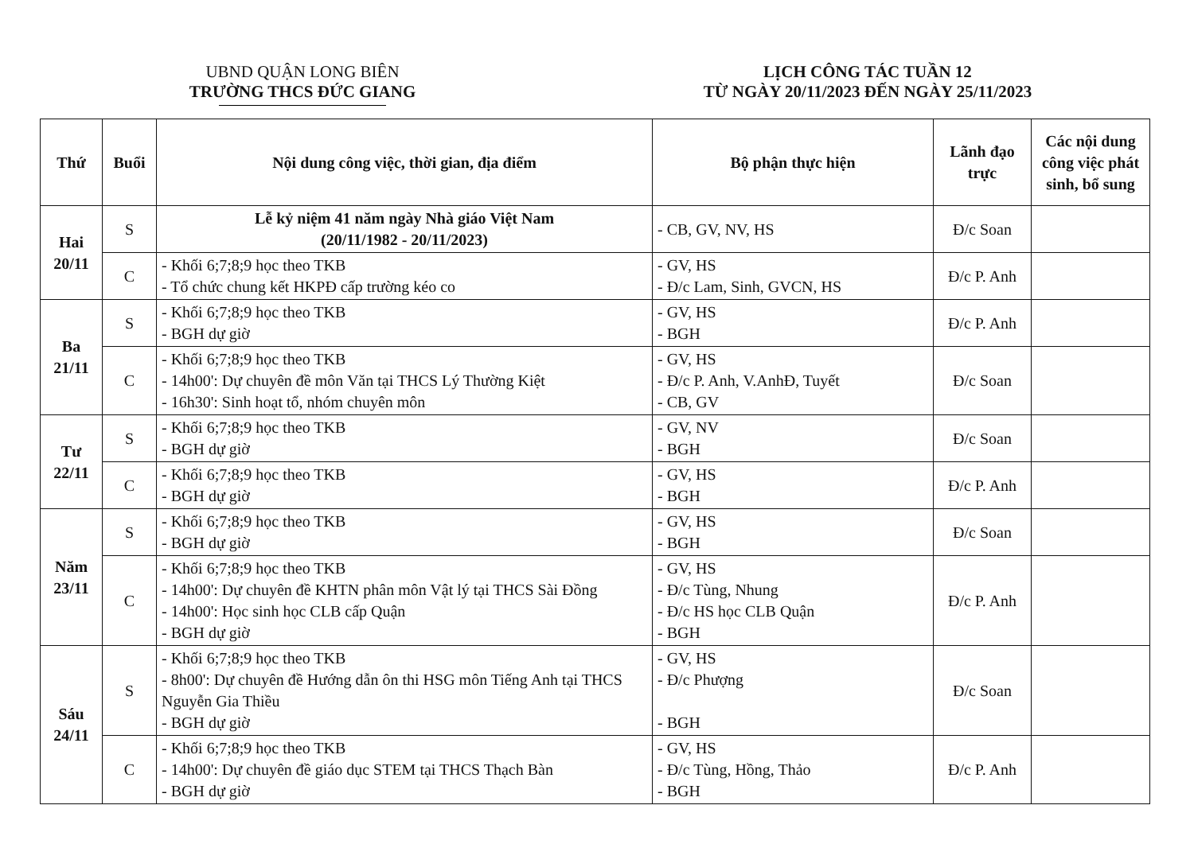UBND QUẬN LONG BIÊN
TRƯỜNG THCS ĐỨC GIANG
LỊCH CÔNG TÁC TUẦN 12
TỪ NGÀY 20/11/2023 ĐẾN NGÀY 25/11/2023
| Thứ | Buổi | Nội dung công việc, thời gian, địa điểm | Bộ phận thực hiện | Lãnh đạo trực | Các nội dung công việc phát sinh, bổ sung |
| --- | --- | --- | --- | --- | --- |
| Hai 20/11 | S | Lễ kỷ niệm 41 năm ngày Nhà giáo Việt Nam (20/11/1982 - 20/11/2023) | - CB, GV, NV, HS | Đ/c Soan | |
| | C | - Khối 6;7;8;9 học theo TKB - Tổ chức chung kết HKPĐ cấp trường kéo co | - GV, HS - Đ/c Lam, Sinh, GVCN, HS | Đ/c P. Anh | |
| Ba 21/11 | S | - Khối 6;7;8;9 học theo TKB - BGH dự giờ | - GV, HS - BGH | Đ/c P. Anh | |
| | C | - Khối 6;7;8;9 học theo TKB - 14h00': Dự chuyên đề môn Văn tại THCS Lý Thường Kiệt - 16h30': Sinh hoạt tổ, nhóm chuyên môn | - GV, HS - Đ/c P. Anh, V.AnhĐ, Tuyết - CB, GV | Đ/c Soan | |
| Tư 22/11 | S | - Khối 6;7;8;9 học theo TKB - BGH dự giờ | - GV, NV - BGH | Đ/c Soan | |
| | C | - Khối 6;7;8;9 học theo TKB - BGH dự giờ | - GV, HS - BGH | Đ/c P. Anh | |
| Năm 23/11 | S | - Khối 6;7;8;9 học theo TKB - BGH dự giờ | - GV, HS - BGH | Đ/c Soan | |
| | C | - Khối 6;7;8;9 học theo TKB - 14h00': Dự chuyên đề KHTN phân môn Vật lý tại THCS Sài Đồng - 14h00': Học sinh học CLB cấp Quận - BGH dự giờ | - GV, HS - Đ/c Tùng, Nhung - Đ/c HS học CLB Quận - BGH | Đ/c P. Anh | |
| Sáu 24/11 | S | - Khối 6;7;8;9 học theo TKB - 8h00': Dự chuyên đề Hướng dẫn ôn thi HSG môn Tiếng Anh tại THCS Nguyễn Gia Thiều - BGH dự giờ | - GV, HS - Đ/c Phượng - BGH | Đ/c Soan | |
| | C | - Khối 6;7;8;9 học theo TKB - 14h00': Dự chuyên đề giáo dục STEM tại THCS Thạch Bàn - BGH dự giờ | - GV, HS - Đ/c Tùng, Hồng, Thảo - BGH | Đ/c P. Anh | |